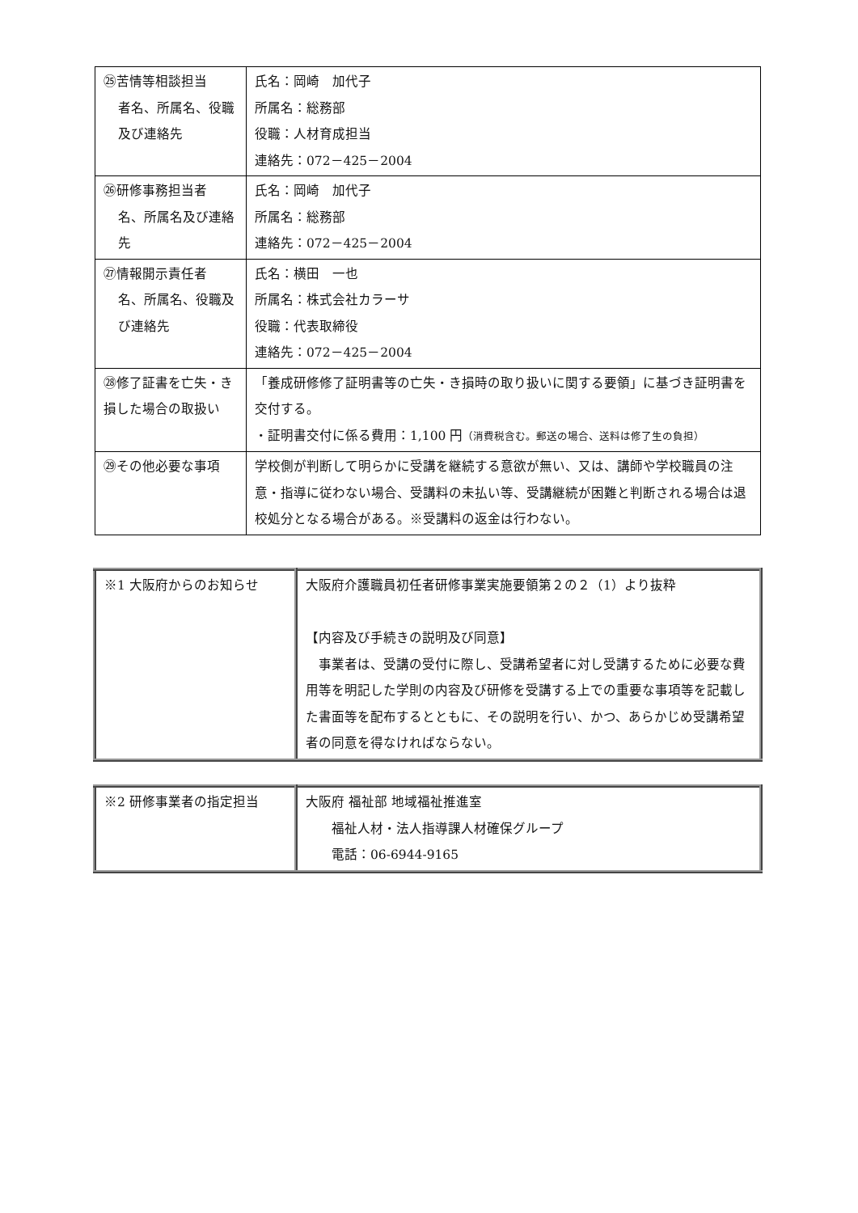| ㉕苦情等相談担当 者名、所属名、役職及び連絡先 | 氏名：岡崎 加代子 所属名：総務部 役職：人材育成担当 連絡先：072－425－2004 |
| ㉖研修事務担当者 名、所属名及び連絡先 | 氏名：岡崎 加代子 所属名：総務部 連絡先：072－425－2004 |
| ㉗情報開示責任者 名、所属名、役職及び連絡先 | 氏名：横田 一也 所属名：株式会社カラーサ 役職：代表取締役 連絡先：072－425－2004 |
| ㉘修了証書を亡失・き損した場合の取扱い | 「養成研修修了証明書等の亡失・き損時の取り扱いに関する要領」に基づき証明書を交付する。 ・証明書交付に係る費用：1,100 円 （消費税含む。郵送の場合、送料は修了生の負担） |
| ㉙その他必要な事項 | 学校側が判断して明らかに受講を継続する意欲が無い、又は、講師や学校職員の注意・指導に従わない場合、受講料の未払い等、受講継続が困難と判断される場合は退校処分となる場合がある。※受講料の返金は行わない。 |
| ※1 大阪府からのお知らせ | 大阪府介護職員初任者研修事業実施要領第２の２（1）より抜粋 【内容及び手続きの説明及び同意】 事業者は、受講の受付に際し、受講希望者に対し受講するために必要な費用等を明記した学則の内容及び研修を受講する上での重要な事項等を記載した書面等を配布するとともに、その説明を行い、かつ、あらかじめ受講希望者の同意を得なければならない。 |
| ※2 研修事業者の指定担当 | 大阪府 福祉部 地域福祉推進室 福祉人材・法人指導課人材確保グループ 電話：06-6944-9165 |